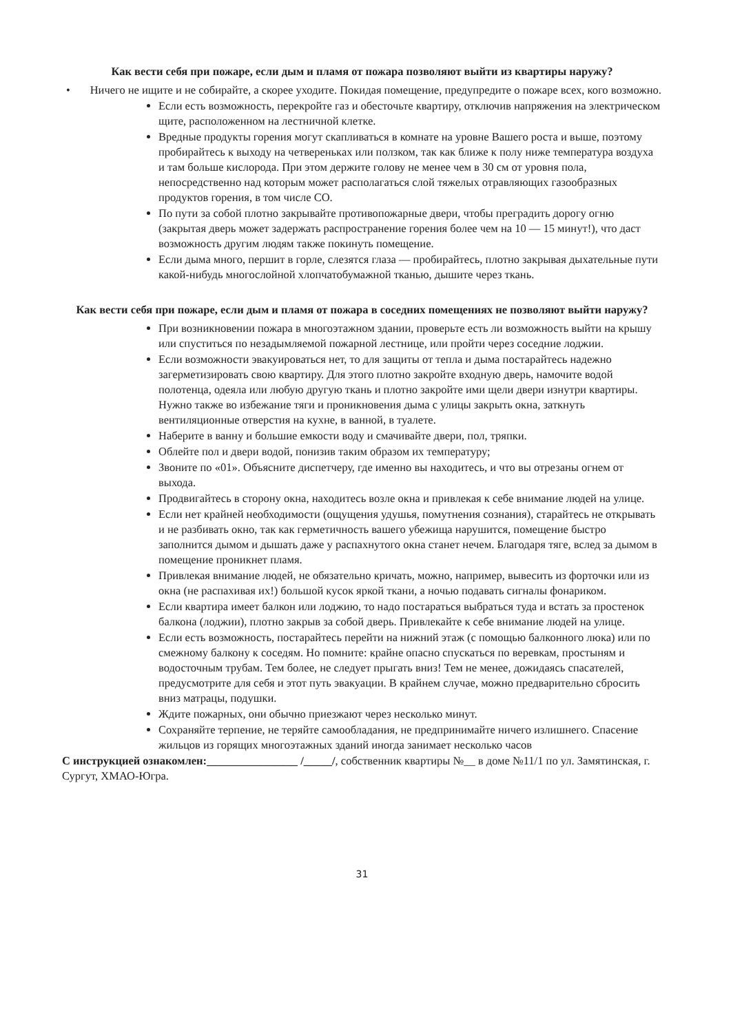Как вести себя при пожаре, если дым и пламя от пожара позволяют выйти из квартиры наружу?
• Ничего не ищите и не собирайте, а скорее уходите. Покидая помещение, предупредите о пожаре всех, кого возможно.
Если есть возможность, перекройте газ и обесточьте квартиру, отключив напряжения на электрическом щите, расположенном на лестничной клетке.
Вредные продукты горения могут скапливаться в комнате на уровне Вашего роста и выше, поэтому пробирайтесь к выходу на четвереньках или ползком, так как ближе к полу ниже температура воздуха и там больше кислорода. При этом держите голову не менее чем в 30 см от уровня пола, непосредственно над которым может располагаться слой тяжелых отравляющих газообразных продуктов горения, в том числе СО.
По пути за собой плотно закрывайте противопожарные двери, чтобы преградить дорогу огню (закрытая дверь может задержать распространение горения более чем на 10 — 15 минут!), что даст возможность другим людям также покинуть помещение.
Если дыма много, першит в горле, слезятся глаза — пробирайтесь, плотно закрывая дыхательные пути какой-нибудь многослойной хлопчатобумажной тканью, дышите через ткань.
Как вести себя при пожаре, если дым и пламя от пожара в соседних помещениях не позволяют выйти наружу?
При возникновении пожара в многоэтажном здании, проверьте есть ли возможность выйти на крышу или спуститься по незадымляемой пожарной лестнице, или пройти через соседние лоджии.
Если возможности эвакуироваться нет, то для защиты от тепла и дыма постарайтесь надежно загерметизировать свою квартиру. Для этого плотно закройте входную дверь, намочите водой полотенца, одеяла или любую другую ткань и плотно закройте ими щели двери изнутри квартиры. Нужно также во избежание тяги и проникновения дыма с улицы закрыть окна, заткнуть вентиляционные отверстия на кухне, в ванной, в туалете.
Наберите в ванну и большие емкости воду и смачивайте двери, пол, тряпки.
Облейте пол и двери водой, понизив таким образом их температуру;
Звоните по «01». Объясните диспетчеру, где именно вы находитесь, и что вы отрезаны огнем от выхода.
Продвигайтесь в сторону окна, находитесь возле окна и привлекая к себе внимание людей на улице.
Если нет крайней необходимости (ощущения удушья, помутнения сознания), старайтесь не открывать и не разбивать окно, так как герметичность вашего убежища нарушится, помещение быстро заполнится дымом и дышать даже у распахнутого окна станет нечем. Благодаря тяге, вслед за дымом в помещение проникнет пламя.
Привлекая внимание людей, не обязательно кричать, можно, например, вывесить из форточки или из окна (не распахивая их!) большой кусок яркой ткани, а ночью подавать сигналы фонариком.
Если квартира имеет балкон или лоджию, то надо постараться выбраться туда и встать за простенок балкона (лоджии), плотно закрыв за собой дверь. Привлекайте к себе внимание людей на улице.
Если есть возможность, постарайтесь перейти на нижний этаж (с помощью балконного люка) или по смежному балкону к соседям. Но помните: крайне опасно спускаться по веревкам, простыням и водосточным трубам. Тем более, не следует прыгать вниз! Тем не менее, дожидаясь спасателей, предусмотрите для себя и этот путь эвакуации. В крайнем случае, можно предварительно сбросить вниз матрацы, подушки.
Ждите пожарных, они обычно приезжают через несколько минут.
Сохраняйте терпение, не теряйте самообладания, не предпринимайте ничего излишнего. Спасение жильцов из горящих многоэтажных зданий иногда занимает несколько часов
С инструкцией ознакомлен:________________ /_____/, собственник квартиры №__ в доме №11/1 по ул. Замятинская, г. Сургут, ХМАО-Югра.
31